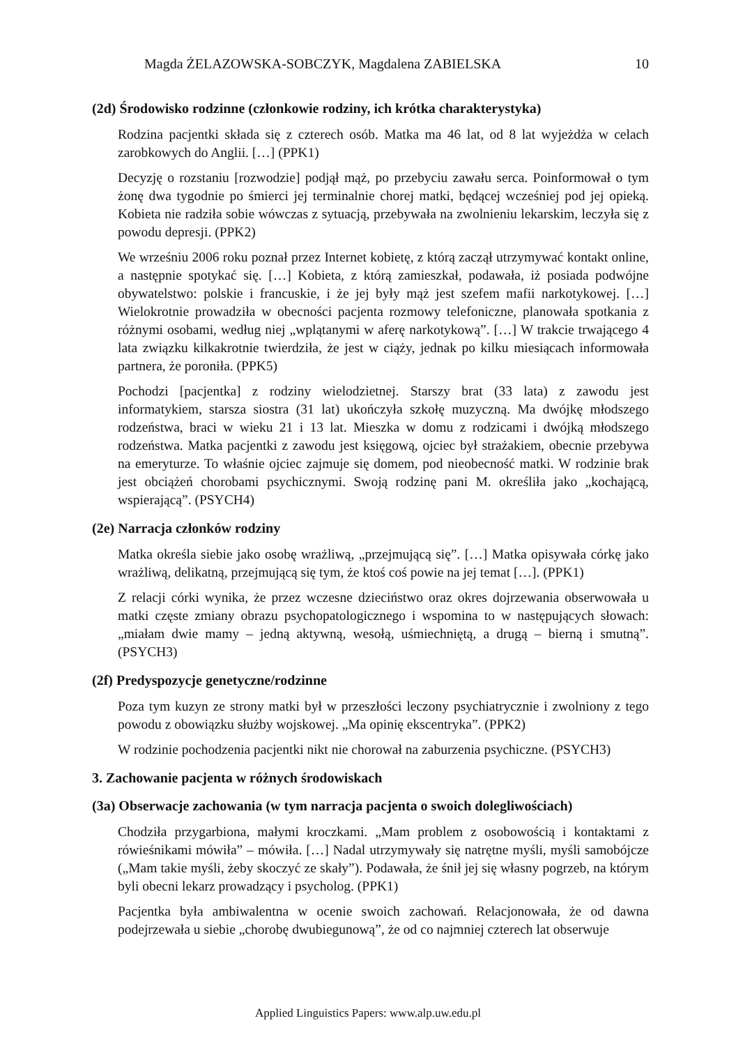Magda ŻELAZOWSKA-SOBCZYK, Magdalena ZABIELSKA 10
(2d) Środowisko rodzinne (członkowie rodziny, ich krótka charakterystyka)
Rodzina pacjentki składa się z czterech osób. Matka ma 46 lat, od 8 lat wyjeżdża w celach zarobkowych do Anglii. […] (PPK1)
Decyzję o rozstaniu [rozwodzie] podjął mąż, po przebyciu zawału serca. Poinformował o tym żonę dwa tygodnie po śmierci jej terminalnie chorej matki, będącej wcześniej pod jej opieką. Kobieta nie radziła sobie wówczas z sytuacją, przebywała na zwolnieniu lekarskim, leczyła się z powodu depresji. (PPK2)
We wrześniu 2006 roku poznał przez Internet kobietę, z którą zaczął utrzymywać kontakt online, a następnie spotykać się. […] Kobieta, z którą zamieszkał, podawała, iż posiada podwójne obywatelstwo: polskie i francuskie, i że jej były mąż jest szefem mafii narkotykowej. […] Wielokrotnie prowadziła w obecności pacjenta rozmowy telefoniczne, planowała spotkania z różnymi osobami, według niej „wplątanymi w aferę narkotykową”. […] W trakcie trwającego 4 lata związku kilkakrotnie twierdziła, że jest w ciąży, jednak po kilku miesiącach informowała partnera, że poroniła. (PPK5)
Pochodzi [pacjentka] z rodziny wielodzietnej. Starszy brat (33 lata) z zawodu jest informatykiem, starsza siostra (31 lat) ukończyła szkołę muzyczną. Ma dwójkę młodszego rodzeństwa, braci w wieku 21 i 13 lat. Mieszka w domu z rodzicami i dwójką młodszego rodzeństwa. Matka pacjentki z zawodu jest księgową, ojciec był strażakiem, obecnie przebywa na emeryturze. To właśnie ojciec zajmuje się domem, pod nieobecność matki. W rodzinie brak jest obciążeń chorobami psychicznymi. Swoją rodzinę pani M. określiła jako „kochającą, wspierającą”. (PSYCH4)
(2e) Narracja członków rodziny
Matka określa siebie jako osobę wrażliwą, „przejmującą się”. […] Matka opisywała córkę jako wrażliwą, delikatną, przejmującą się tym, że ktoś coś powie na jej temat […]. (PPK1)
Z relacji córki wynika, że przez wczesne dzieciństwo oraz okres dojrzewania obserwowała u matki częste zmiany obrazu psychopatologicznego i wspomina to w następujących słowach: „miałam dwie mamy – jedną aktywną, wesołą, uśmiechniętą, a drugą – bierną i smutną”. (PSYCH3)
(2f) Predyspozycje genetyczne/rodzinne
Poza tym kuzyn ze strony matki był w przeszłości leczony psychiatrycznie i zwolniony z tego powodu z obowiązku służby wojskowej. „Ma opinię ekscentryka”. (PPK2)
W rodzinie pochodzenia pacjentki nikt nie chorował na zaburzenia psychiczne. (PSYCH3)
3. Zachowanie pacjenta w różnych środowiskach
(3a) Obserwacje zachowania (w tym narracja pacjenta o swoich dolegliwościach)
Chodziła przygarbiona, małymi kroczkami. „Mam problem z osobowością i kontaktami z rówieśnikami mówiła” – mówiła. […] Nadal utrzymywały się natrętne myśli, myśli samobójcze („Mam takie myśli, żeby skoczyć ze skały”). Podawała, że śnił jej się własny pogrzeb, na którym byli obecni lekarz prowadzący i psycholog. (PPK1)
Pacjentka była ambiwalentna w ocenie swoich zachowań. Relacjonowała, że od dawna podejrzewała u siebie „chorobę dwubiegunową”, że od co najmniej czterech lat obserwuje
Applied Linguistics Papers: www.alp.uw.edu.pl